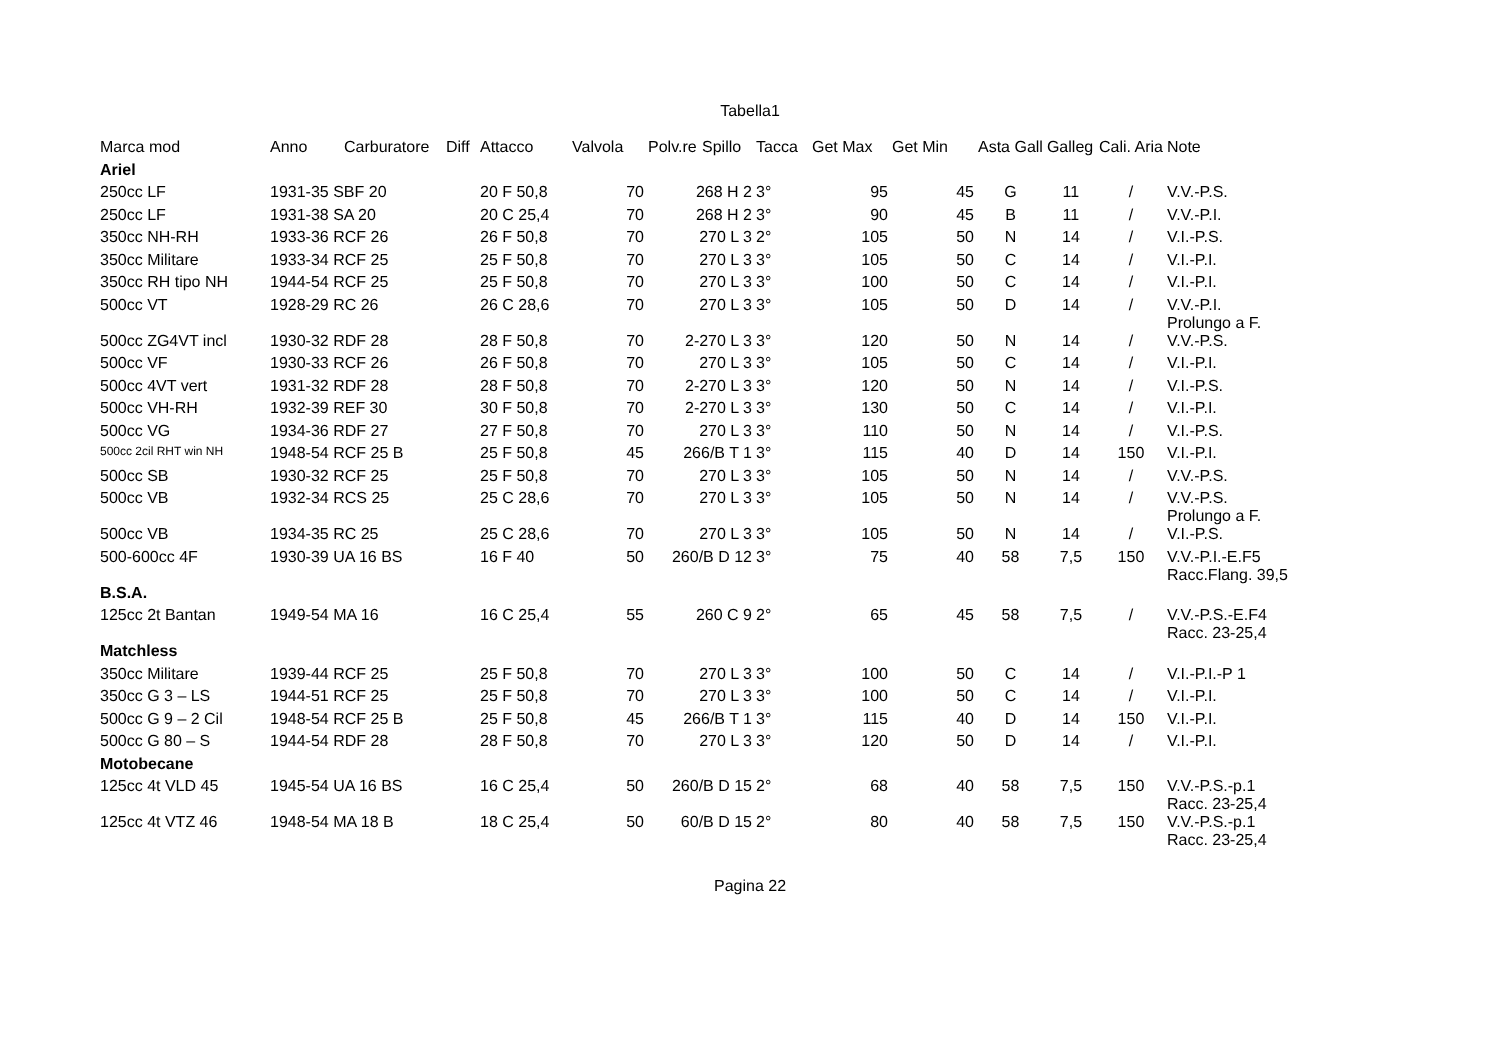Tabella1
| Marca mod | Anno | Carburatore | Diff | Attacco | Valvola | Polv.re | Spillo | Tacca | Get Max | Get Min | Asta Gall | Galleg | Cali. Aria | Note |
| --- | --- | --- | --- | --- | --- | --- | --- | --- | --- | --- | --- | --- | --- | --- |
| Ariel | | | | | | | | | | | | | | |
| 250cc LF | 1931-35 SBF 20 | | | 20 F 50,8 | 70 | 268 H 2 | | 3° | 95 | 45 | G | 11 | / | V.V.-P.S. |
| 250cc LF | 1931-38 SA 20 | | | 20 C 25,4 | 70 | 268 H 2 | | 3° | 90 | 45 | B | 11 | / | V.V.-P.I. |
| 350cc NH-RH | 1933-36 RCF 26 | | | 26 F 50,8 | 70 | 270 L 3 | | 2° | 105 | 50 | N | 14 | / | V.I.-P.S. |
| 350cc Militare | 1933-34 RCF 25 | | | 25 F 50,8 | 70 | 270 L 3 | | 3° | 105 | 50 | C | 14 | / | V.I.-P.I. |
| 350cc RH tipo NH | 1944-54 RCF 25 | | | 25 F 50,8 | 70 | 270 L 3 | | 3° | 100 | 50 | C | 14 | / | V.I.-P.I. |
| 500cc VT | 1928-29 RC 26 | | | 26 C 28,6 | 70 | 270 L 3 | | 3° | 105 | 50 | D | 14 | / | V.V.-P.I. Prolungo a F. |
| 500cc ZG4VT incl | 1930-32 RDF 28 | | | 28 F 50,8 | 70 | 2-270 L 3 | | 3° | 120 | 50 | N | 14 | / | V.V.-P.S. |
| 500cc VF | 1930-33 RCF 26 | | | 26 F 50,8 | 70 | 270 L 3 | | 3° | 105 | 50 | C | 14 | / | V.I.-P.I. |
| 500cc 4VT vert | 1931-32 RDF 28 | | | 28 F 50,8 | 70 | 2-270 L 3 | | 3° | 120 | 50 | N | 14 | / | V.I.-P.S. |
| 500cc VH-RH | 1932-39 REF 30 | | | 30 F 50,8 | 70 | 2-270 L 3 | | 3° | 130 | 50 | C | 14 | / | V.I.-P.I. |
| 500cc VG | 1934-36 RDF 27 | | | 27 F 50,8 | 70 | 270 L 3 | | 3° | 110 | 50 | N | 14 | / | V.I.-P.S. |
| 500cc 2cil RHT win NH | 1948-54 RCF 25 B | | | 25 F 50,8 | 45 | 266/B T 1 | | 3° | 115 | 40 | D | 14 | 150 | V.I.-P.I. |
| 500cc SB | 1930-32 RCF 25 | | | 25 F 50,8 | 70 | 270 L 3 | | 3° | 105 | 50 | N | 14 | / | V.V.-P.S. |
| 500cc VB | 1932-34 RCS 25 | | | 25 C 28,6 | 70 | 270 L 3 | | 3° | 105 | 50 | N | 14 | / | V.V.-P.S. Prolungo a F. |
| 500cc VB | 1934-35 RC 25 | | | 25 C 28,6 | 70 | 270 L 3 | | 3° | 105 | 50 | N | 14 | / | V.I.-P.S. |
| 500-600cc 4F | 1930-39 UA 16 BS | | | 16 F 40 | 50 | 260/B D 12 | | 3° | 75 | 40 | 58 | 7,5 | 150 | V.V.-P.I.-E.F5 Racc.Flang. 39,5 |
| B.S.A. | | | | | | | | | | | | | | |
| 125cc 2t Bantan | 1949-54 MA 16 | | | 16 C 25,4 | 55 | 260 C 9 | | 2° | 65 | 45 | 58 | 7,5 | / | V.V.-P.S.-E.F4 Racc. 23-25,4 |
| Matchless | | | | | | | | | | | | | | |
| 350cc Militare | 1939-44 RCF 25 | | | 25 F 50,8 | 70 | 270 L 3 | | 3° | 100 | 50 | C | 14 | / | V.I.-P.I.-P 1 |
| 350cc G 3 – LS | 1944-51 RCF 25 | | | 25 F 50,8 | 70 | 270 L 3 | | 3° | 100 | 50 | C | 14 | / | V.I.-P.I. |
| 500cc G 9 – 2 Cil | 1948-54 RCF 25 B | | | 25 F 50,8 | 45 | 266/B T 1 | | 3° | 115 | 40 | D | 14 | 150 | V.I.-P.I. |
| 500cc G 80 – S | 1944-54 RDF 28 | | | 28 F 50,8 | 70 | 270 L 3 | | 3° | 120 | 50 | D | 14 | / | V.I.-P.I. |
| Motobecane | | | | | | | | | | | | | | |
| 125cc 4t VLD 45 | 1945-54 UA 16 BS | | | 16 C 25,4 | 50 | 260/B D 15 | | 2° | 68 | 40 | 58 | 7,5 | 150 | V.V.-P.S.-p.1 Racc. 23-25,4 |
| 125cc 4t VTZ 46 | 1948-54 MA 18 B | | | 18 C 25,4 | 50 | 60/B D 15 | | 2° | 80 | 40 | 58 | 7,5 | 150 | V.V.-P.S.-p.1 Racc. 23-25,4 |
Pagina 22